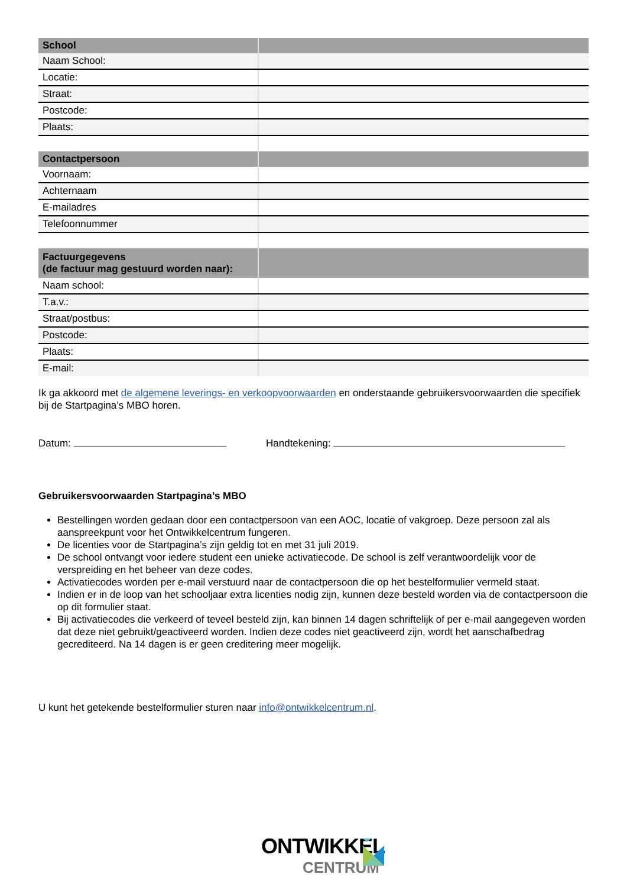| School | |
| Naam School: | |
| Locatie: | |
| Straat: | |
| Postcode: | |
| Plaats: | |
| Contactpersoon | |
| Voornaam: | |
| Achternaam | |
| E-mailadres | |
| Telefoonnummer | |
| Factuurgegevens (de factuur mag gestuurd worden naar): | |
| Naam school: | |
| T.a.v.: | |
| Straat/postbus: | |
| Postcode: | |
| Plaats: | |
| E-mail: | |
Ik ga akkoord met de algemene leverings- en verkoopvoorwaarden en onderstaande gebruikersvoorwaarden die specifiek bij de Startpagina’s MBO horen.
Datum: Handtekening:
Gebruikersvoorwaarden Startpagina’s MBO
Bestellingen worden gedaan door een contactpersoon van een AOC, locatie of vakgroep. Deze persoon zal als aanspreekpunt voor het Ontwikkelcentrum fungeren.
De licenties voor de Startpagina’s zijn geldig tot en met 31 juli 2019.
De school ontvangt voor iedere student een unieke activatiecode. De school is zelf verantwoordelijk voor de verspreiding en het beheer van deze codes.
Activatiecodes worden per e-mail verstuurd naar de contactpersoon die op het bestelformulier vermeld staat.
Indien er in de loop van het schooljaar extra licenties nodig zijn, kunnen deze besteld worden via de contactpersoon die op dit formulier staat.
Bij activatiecodes die verkeerd of teveel besteld zijn, kan binnen 14 dagen schriftelijk of per e-mail aangegeven worden dat deze niet gebruikt/geactiveerd worden. Indien deze codes niet geactiveerd zijn, wordt het aanschafbedrag gecrediteerd. Na 14 dagen is er geen creditering meer mogelijk.
U kunt het getekende bestelformulier sturen naar info@ontwikkelcentrum.nl.
ONTWIKKEL
CENTRUM